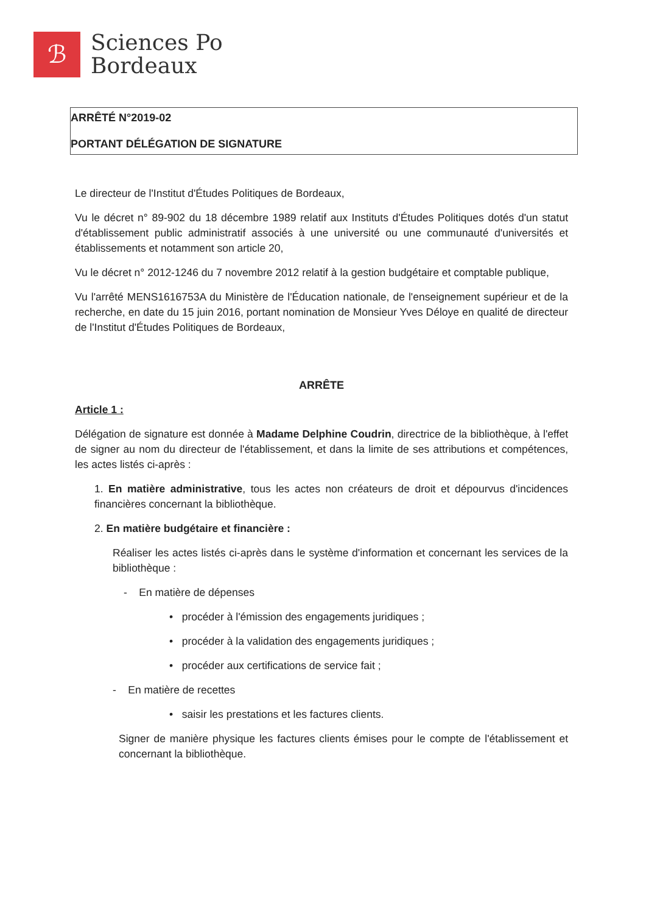ℬ
Sciences Po
Bordeaux
ARRÊTÉ N°2019-02
PORTANT DÉLÉGATION DE SIGNATURE
Le directeur de l'Institut d'Études Politiques de Bordeaux,
Vu le décret n° 89-902 du 18 décembre 1989 relatif aux Instituts d'Études Politiques dotés d'un statut d'établissement public administratif associés à une université ou une communauté d'universités et établissements et notamment son article 20,
Vu le décret n° 2012-1246 du 7 novembre 2012 relatif à la gestion budgétaire et comptable publique,
Vu l'arrêté MENS1616753A du Ministère de l'Éducation nationale, de l'enseignement supérieur et de la recherche, en date du 15 juin 2016, portant nomination de Monsieur Yves Déloye en qualité de directeur de l'Institut d'Études Politiques de Bordeaux,
ARRÊTE
Article 1 :
Délégation de signature est donnée à Madame Delphine Coudrin, directrice de la bibliothèque, à l'effet de signer au nom du directeur de l'établissement, et dans la limite de ses attributions et compétences, les actes listés ci-après :
1. En matière administrative, tous les actes non créateurs de droit et dépourvus d'incidences financières concernant la bibliothèque.
2. En matière budgétaire et financière :
Réaliser les actes listés ci-après dans le système d'information et concernant les services de la bibliothèque :
- En matière de dépenses
• procéder à l'émission des engagements juridiques ;
• procéder à la validation des engagements juridiques ;
• procéder aux certifications de service fait ;
- En matière de recettes
• saisir les prestations et les factures clients.
Signer de manière physique les factures clients émises pour le compte de l'établissement et concernant la bibliothèque.